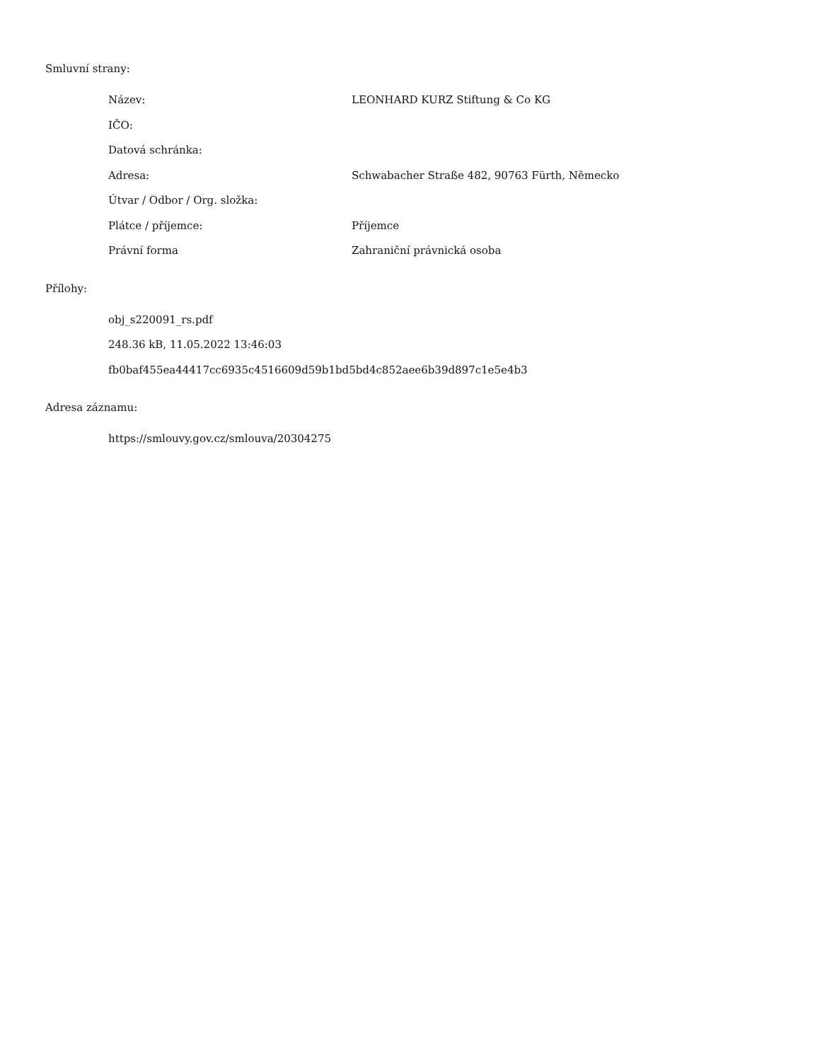Smluvní strany:
| Název: | LEONHARD KURZ Stiftung & Co KG |
| IČO: | |
| Datová schránka: | |
| Adresa: | Schwabacher Straße 482, 90763 Fürth, Německo |
| Útvar / Odbor / Org. složka: | |
| Plátce / příjemce: | Příjemce |
| Právní forma | Zahraniční právnická osoba |
Přílohy:
obj_s220091_rs.pdf
248.36 kB, 11.05.2022 13:46:03
fb0baf455ea44417cc6935c4516609d59b1bd5bd4c852aee6b39d897c1e5e4b3
Adresa záznamu:
https://smlouvy.gov.cz/smlouva/20304275